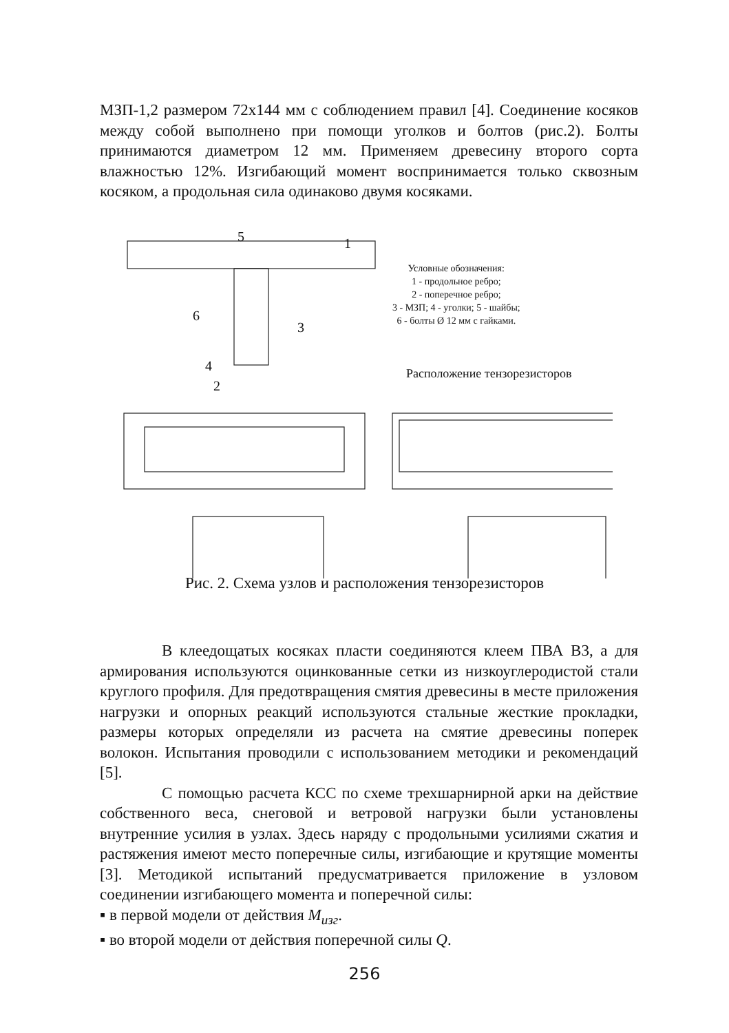МЗП-1,2 размером 72х144 мм с соблюдением правил [4]. Соединение косяков между собой выполнено при помощи уголков и болтов (рис.2). Болты принимаются диаметром 12 мм. Применяем древесину второго сорта влажностью 12%. Изгибающий момент воспринимается только сквозным косяком, а продольная сила одинаково двумя косяками.
5
1
6
3
4
2
Условные обозначения:
1 - продольное ребро;
2 - поперечное ребро;
3 - МЗП; 4 - уголки; 5 - шайбы;
6 - болты Ø 12 мм с гайками.
Расположение тензорезисторов
Рис. 2. Схема узлов и расположения тензорезисторов
В клеедощатых косяках пласти соединяются клеем ПВА В3, а для армирования используются оцинкованные сетки из низкоуглеродистой стали круглого профиля. Для предотвращения смятия древесины в месте приложения нагрузки и опорных реакций используются стальные жесткие прокладки, размеры которых определяли из расчета на смятие древесины поперек волокон. Испытания проводили с использованием методики и рекомендаций [5].
С помощью расчета КСС по схеме трехшарнирной арки на действие собственного веса, снеговой и ветровой нагрузки были установлены внутренние усилия в узлах. Здесь наряду с продольными усилиями сжатия и растяжения имеют место поперечные силы, изгибающие и крутящие моменты [3]. Методикой испытаний предусматривается приложение в узловом соединении изгибающего момента и поперечной силы:
▪ в первой модели от действия М<sub>изг</sub>.
▪ во второй модели от действия поперечной силы Q.
256